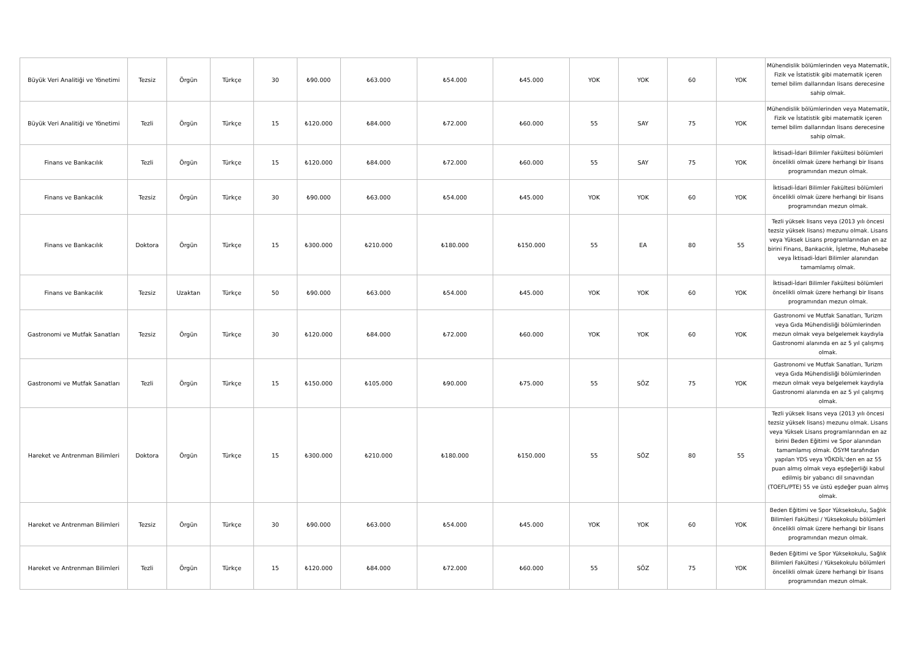| Büyük Veri Analitiği ve Yönetimi | Tezsiz | Örgün | Türkçe | 30 | ₺90.000 | ₺63.000 | ₺54.000 | ₺45.000 | YOK | YOK | 60 | YOK | Mühendislik bölümlerinden veya Matematik, Fizik ve İstatistik gibi matematik içeren temel bilim dallarından lisans derecesine sahip olmak. |
| Büyük Veri Analitiği ve Yönetimi | Tezli | Örgün | Türkçe | 15 | ₺120.000 | ₺84.000 | ₺72.000 | ₺60.000 | 55 | SAY | 75 | YOK | Mühendislik bölümlerinden veya Matematik, Fizik ve İstatistik gibi matematik içeren temel bilim dallarından lisans derecesine sahip olmak. |
| Finans ve Bankacılık | Tezli | Örgün | Türkçe | 15 | ₺120.000 | ₺84.000 | ₺72.000 | ₺60.000 | 55 | SAY | 75 | YOK | İktisadi-İdari Bilimler Fakültesi bölümleri öncelikli olmak üzere herhangi bir lisans programından mezun olmak. |
| Finans ve Bankacılık | Tezsiz | Örgün | Türkçe | 30 | ₺90.000 | ₺63.000 | ₺54.000 | ₺45.000 | YOK | YOK | 60 | YOK | İktisadi-İdari Bilimler Fakültesi bölümleri öncelikli olmak üzere herhangi bir lisans programından mezun olmak. |
| Finans ve Bankacılık | Doktora | Örgün | Türkçe | 15 | ₺300.000 | ₺210.000 | ₺180.000 | ₺150.000 | 55 | EA | 80 | 55 | Tezli yüksek lisans veya (2013 yılı öncesi tezsiz yüksek lisans) mezunu olmak. Lisans veya Yüksek Lisans programlarından en az birini Finans, Bankacılık, İşletme, Muhasebe veya İktisadi-İdari Bilimler alanından tamamlamış olmak. |
| Finans ve Bankacılık | Tezsiz | Uzaktan | Türkçe | 50 | ₺90.000 | ₺63.000 | ₺54.000 | ₺45.000 | YOK | YOK | 60 | YOK | İktisadi-İdari Bilimler Fakültesi bölümleri öncelikli olmak üzere herhangi bir lisans programından mezun olmak. |
| Gastronomi ve Mutfak Sanatları | Tezsiz | Örgün | Türkçe | 30 | ₺120.000 | ₺84.000 | ₺72.000 | ₺60.000 | YOK | YOK | 60 | YOK | Gastronomi ve Mutfak Sanatları, Turizm veya Gıda Mühendisliği bölümlerinden mezun olmak veya belgelemek kaydıyla Gastronomi alanında en az 5 yıl çalışmış olmak. |
| Gastronomi ve Mutfak Sanatları | Tezli | Örgün | Türkçe | 15 | ₺150.000 | ₺105.000 | ₺90.000 | ₺75.000 | 55 | SÖZ | 75 | YOK | Gastronomi ve Mutfak Sanatları, Turizm veya Gıda Mühendisliği bölümlerinden mezun olmak veya belgelemek kaydıyla Gastronomi alanında en az 5 yıl çalışmış olmak. |
| Hareket ve Antrenman Bilimleri | Doktora | Örgün | Türkçe | 15 | ₺300.000 | ₺210.000 | ₺180.000 | ₺150.000 | 55 | SÖZ | 80 | 55 | Tezli yüksek lisans veya (2013 yılı öncesi tezsiz yüksek lisans) mezunu olmak. Lisans veya Yüksek Lisans programlarından en az birini Beden Eğitimi ve Spor alanından tamamlamış olmak. ÖSYM tarafından yapılan YDS veya YÖKDİL'den en az 55 puan almış olmak veya eşdeğerliği kabul edilmiş bir yabancı dil sınavından (TOEFL/PTE) 55 ve üstü eşdeğer puan almış olmak. |
| Hareket ve Antrenman Bilimleri | Tezsiz | Örgün | Türkçe | 30 | ₺90.000 | ₺63.000 | ₺54.000 | ₺45.000 | YOK | YOK | 60 | YOK | Beden Eğitimi ve Spor Yüksekokulu, Sağlık Bilimleri Fakültesi / Yüksekokulu bölümleri öncelikli olmak üzere herhangi bir lisans programından mezun olmak. |
| Hareket ve Antrenman Bilimleri | Tezli | Örgün | Türkçe | 15 | ₺120.000 | ₺84.000 | ₺72.000 | ₺60.000 | 55 | SÖZ | 75 | YOK | Beden Eğitimi ve Spor Yüksekokulu, Sağlık Bilimleri Fakültesi / Yüksekokulu bölümleri öncelikli olmak üzere herhangi bir lisans programından mezun olmak. |